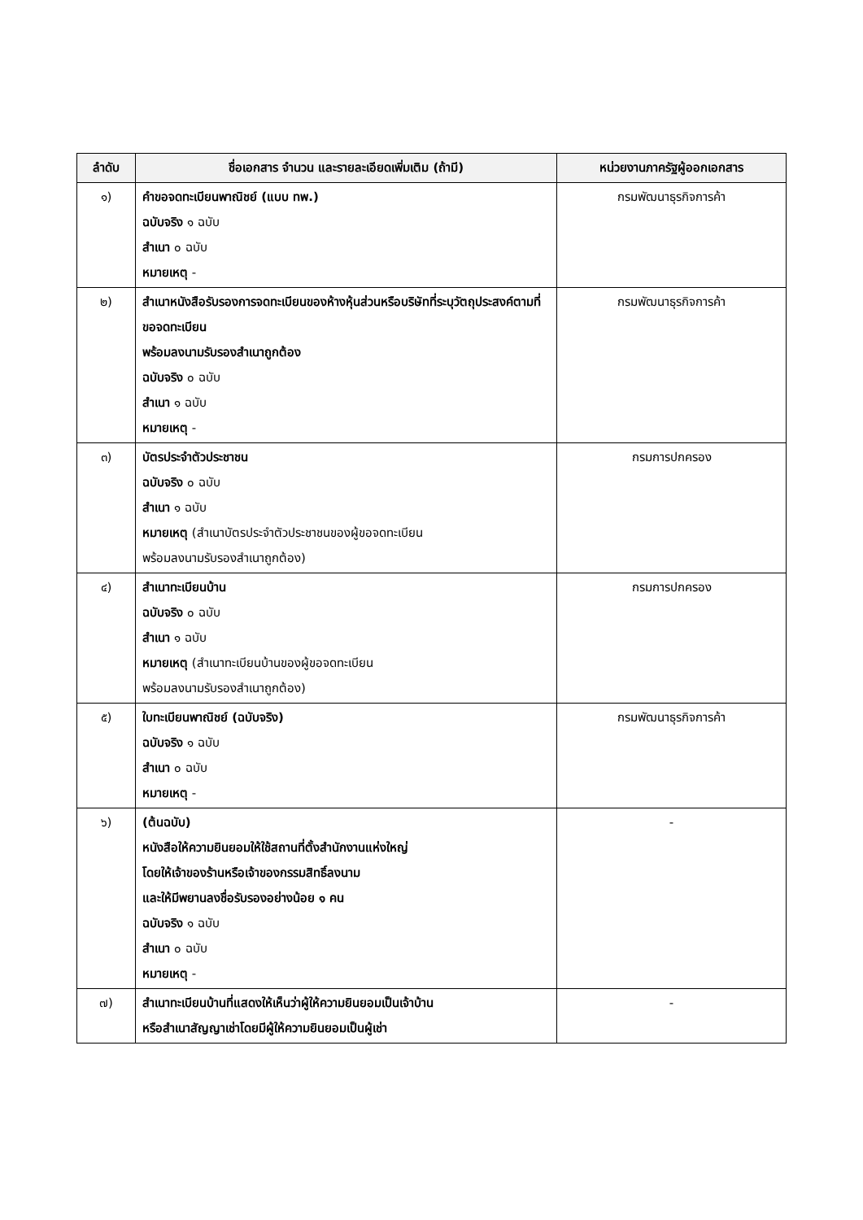| ลำดับ | ชื่อเอกสาร จำนวน และรายละเอียดเพิ่มเติม (ถ้ามี) | หน่วยงานภาครัฐผู้ออกเอกสาร |
| --- | --- | --- |
| ๑) | คำขอจดทะเบียนพาณิชย์ (แบบ ทพ.) ฉบับจริง ๑ ฉบับ สำเนา ๐ ฉบับ หมายเหตุ - | กรมพัฒนาธุรกิจการค้า |
| ๒) | สำเนาหนังสือรับรองการจดทะเบียนของห้างหุ้นส่วนหรือบริษัทที่ระบุวัตถุประสงค์ตามที่ขอจดทะเบียน พร้อมลงนามรับรองสำเนาถูกต้อง ฉบับจริง ๐ ฉบับ สำเนา ๑ ฉบับ หมายเหตุ - | กรมพัฒนาธุรกิจการค้า |
| ๓) | บัตรประจำตัวประชาชน ฉบับจริง ๐ ฉบับ สำเนา ๑ ฉบับ หมายเหตุ (สำเนาบัตรประจำตัวประชาชนของผู้ขอจดทะเบียน พร้อมลงนามรับรองสำเนาถูกต้อง) | กรมการปกครอง |
| ๔) | สำเนาทะเบียนบ้าน ฉบับจริง ๐ ฉบับ สำเนา ๑ ฉบับ หมายเหตุ (สำเนาทะเบียนบ้านของผู้ขอจดทะเบียน พร้อมลงนามรับรองสำเนาถูกต้อง) | กรมการปกครอง |
| ๕) | ใบทะเบียนพาณิชย์ (ฉบับจริง) ฉบับจริง ๑ ฉบับ สำเนา ๐ ฉบับ หมายเหตุ - | กรมพัฒนาธุรกิจการค้า |
| ๖) | (ต้นฉบับ) หนังสือให้ความยินยอมให้ใช้สถานที่ตั้งสำนักงานแห่งใหญ่ โดยให้เจ้าของร้านหรือเจ้าของกรรมสิทธิ์ลงนาม และให้มีพยานลงชื่อรับรองอย่างน้อย ๑ คน ฉบับจริง ๑ ฉบับ สำเนา ๐ ฉบับ หมายเหตุ - | - |
| ๗) | สำเนาทะเบียนบ้านที่แสดงให้เห็นว่าผู้ให้ความยินยอมเป็นเจ้าบ้าน หรือสำเนาสัญญาเช่าโดยมีผู้ให้ความยินยอมเป็นผู้เช่า | - |